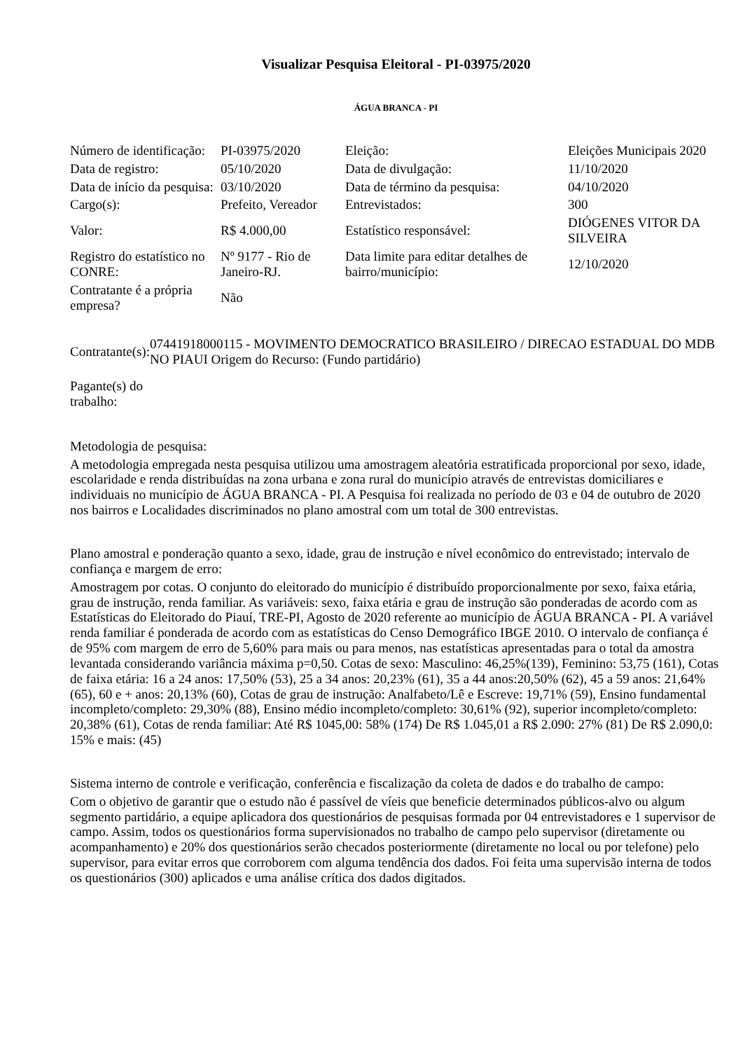Visualizar Pesquisa Eleitoral - PI-03975/2020
ÁGUA BRANCA - PI
| Número de identificação: | PI-03975/2020 | Eleição: | Eleições Municipais 2020 |
| Data de registro: | 05/10/2020 | Data de divulgação: | 11/10/2020 |
| Data de início da pesquisa: | 03/10/2020 | Data de término da pesquisa: | 04/10/2020 |
| Cargo(s): | Prefeito, Vereador | Entrevistados: | 300 |
| Valor: | R$ 4.000,00 | Estatístico responsável: | DIÓGENES VITOR DA SILVEIRA |
| Registro do estatístico no CONRE: | Nº 9177 - Rio de Janeiro-RJ. | Data limite para editar detalhes de bairro/município: | 12/10/2020 |
| Contratante é a própria empresa? | Não | | |
| Contratante(s): | 07441918000115 - MOVIMENTO DEMOCRATICO BRASILEIRO / DIRECAO ESTADUAL DO MDB NO PIAUI Origem do Recurso: (Fundo partidário) |
| Pagante(s) do trabalho: | |
Metodologia de pesquisa:
A metodologia empregada nesta pesquisa utilizou uma amostragem aleatória estratificada proporcional por sexo, idade, escolaridade e renda distribuídas na zona urbana e zona rural do município através de entrevistas domiciliares e individuais no município de ÁGUA BRANCA - PI. A Pesquisa foi realizada no período de 03 e 04 de outubro de 2020 nos bairros e Localidades discriminados no plano amostral com um total de 300 entrevistas.
Plano amostral e ponderação quanto a sexo, idade, grau de instrução e nível econômico do entrevistado; intervalo de confiança e margem de erro:
Amostragem por cotas. O conjunto do eleitorado do município é distribuído proporcionalmente por sexo, faixa etária, grau de instrução, renda familiar. As variáveis: sexo, faixa etária e grau de instrução são ponderadas de acordo com as Estatísticas do Eleitorado do Piauí, TRE-PI, Agosto de 2020 referente ao município de ÁGUA BRANCA - PI. A variável renda familiar é ponderada de acordo com as estatísticas do Censo Demográfico IBGE 2010. O intervalo de confiança é de 95% com margem de erro de 5,60% para mais ou para menos, nas estatísticas apresentadas para o total da amostra levantada considerando variância máxima p=0,50. Cotas de sexo: Masculino: 46,25%(139), Feminino: 53,75 (161), Cotas de faixa etária: 16 a 24 anos: 17,50% (53), 25 a 34 anos: 20,23% (61), 35 a 44 anos:20,50% (62), 45 a 59 anos: 21,64% (65), 60 e + anos: 20,13% (60), Cotas de grau de instrução: Analfabeto/Lê e Escreve: 19,71% (59), Ensino fundamental incompleto/completo: 29,30% (88), Ensino médio incompleto/completo: 30,61% (92), superior incompleto/completo: 20,38% (61), Cotas de renda familiar: Até R$ 1045,00: 58% (174) De R$ 1.045,01 a R$ 2.090: 27% (81) De R$ 2.090,0: 15% e mais: (45)
Sistema interno de controle e verificação, conferência e fiscalização da coleta de dados e do trabalho de campo:
Com o objetivo de garantir que o estudo não é passível de víeis que beneficie determinados públicos-alvo ou algum segmento partidário, a equipe aplicadora dos questionários de pesquisas formada por 04 entrevistadores e 1 supervisor de campo. Assim, todos os questionários forma supervisionados no trabalho de campo pelo supervisor (diretamente ou acompanhamento) e 20% dos questionários serão checados posteriormente (diretamente no local ou por telefone) pelo supervisor, para evitar erros que corroborem com alguma tendência dos dados. Foi feita uma supervisão interna de todos os questionários (300) aplicados e uma análise crítica dos dados digitados.